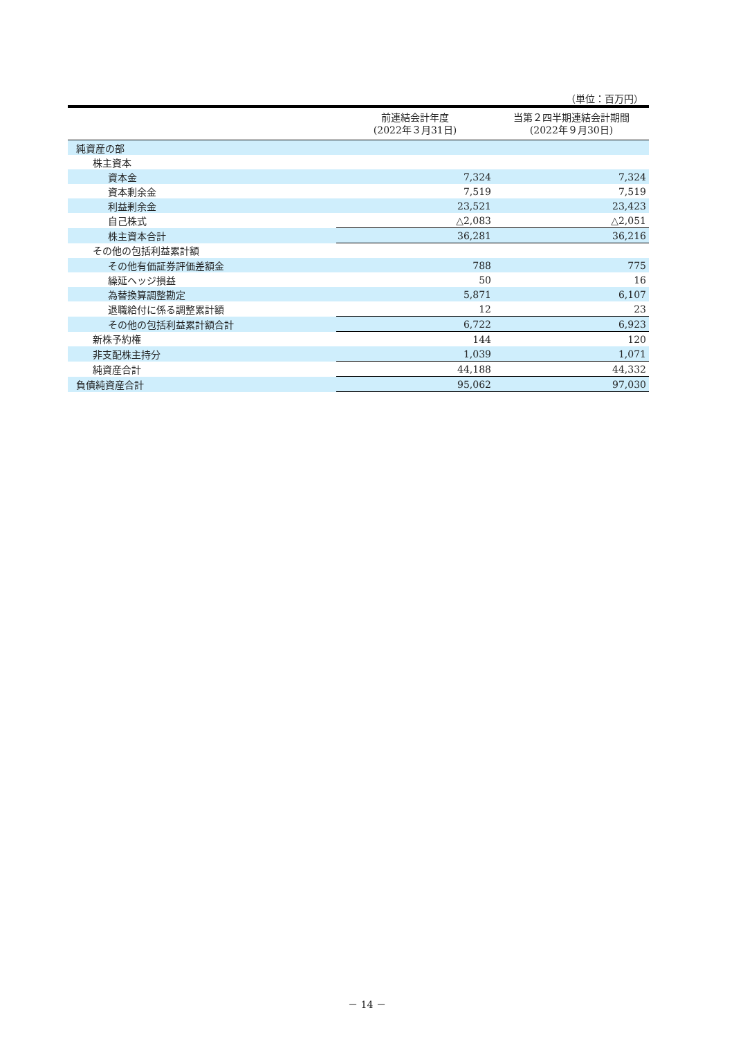（単位：百万円）
| | 前連結会計年度 (2022年３月31日) | 当第２四半期連結会計期間 (2022年９月30日) |
| --- | --- | --- |
| 純資産の部 | | |
| 株主資本 | | |
| 資本金 | 7,324 | 7,324 |
| 資本剰余金 | 7,519 | 7,519 |
| 利益剰余金 | 23,521 | 23,423 |
| 自己株式 | △2,083 | △2,051 |
| 株主資本合計 | 36,281 | 36,216 |
| その他の包括利益累計額 | | |
| その他有価証券評価差額金 | 788 | 775 |
| 繰延ヘッジ損益 | 50 | 16 |
| 為替換算調整勘定 | 5,871 | 6,107 |
| 退職給付に係る調整累計額 | 12 | 23 |
| その他の包括利益累計額合計 | 6,722 | 6,923 |
| 新株予約権 | 144 | 120 |
| 非支配株主持分 | 1,039 | 1,071 |
| 純資産合計 | 44,188 | 44,332 |
| 負債純資産合計 | 95,062 | 97,030 |
－ 14 －